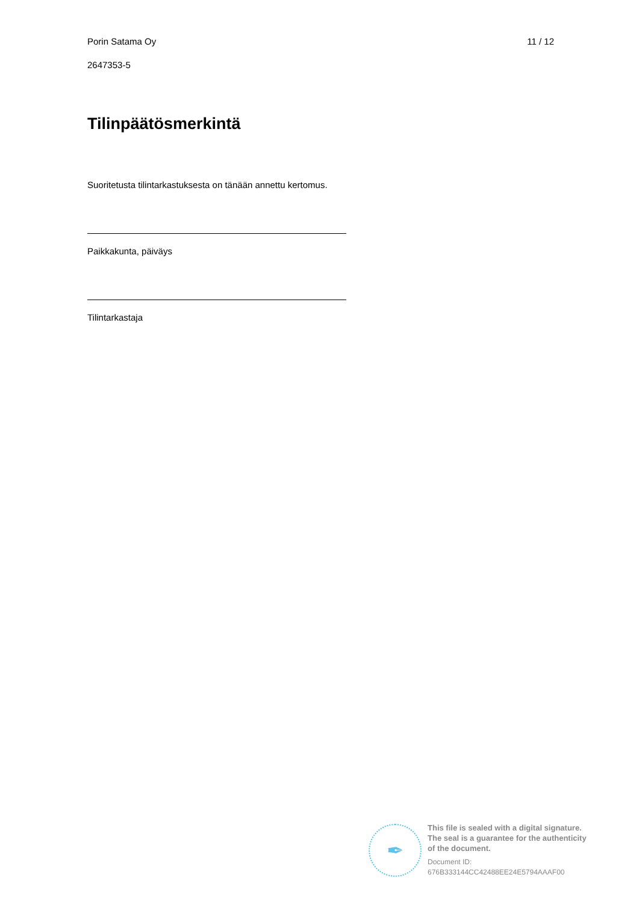Porin Satama Oy 11 / 12
2647353-5
Tilinpäätösmerkintä
Suoritetusta tilintarkastuksesta on tänään annettu kertomus.
Paikkakunta, päiväys
Tilintarkastaja
✒
This file is sealed with a digital signature.
The seal is a guarantee for the authenticity
of the document.
Document ID:
676B333144CC42488EE24E5794AAAF00